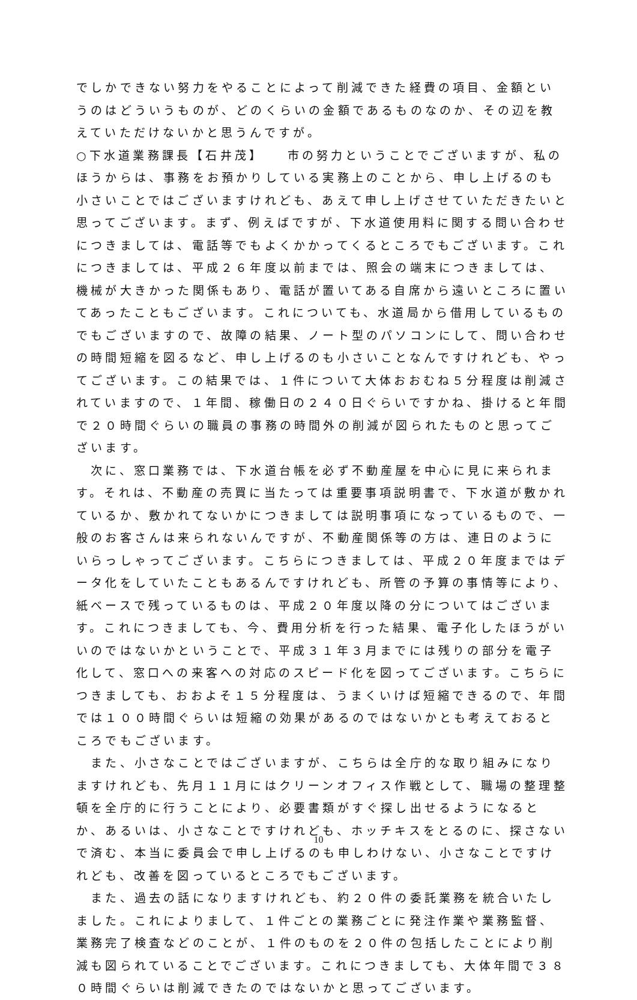でしかできない努力をやることによって削減できた経費の項目、金額というのはどういうものが、どのくらいの金額であるものなのか、その辺を教えていただけないかと思うんですが。
○下水道業務課長【石井茂】　　市の努力ということでございますが、私のほうからは、事務をお預かりしている実務上のことから、申し上げるのも小さいことではございますけれども、あえて申し上げさせていただきたいと思ってございます。まず、例えばですが、下水道使用料に関する問い合わせにつきましては、電話等でもよくかかってくるところでもございます。これにつきましては、平成２６年度以前までは、照会の端末につきましては、機械が大きかった関係もあり、電話が置いてある自席から遠いところに置いてあったこともございます。これについても、水道局から借用しているものでもございますので、故障の結果、ノート型のパソコンにして、問い合わせの時間短縮を図るなど、申し上げるのも小さいことなんですけれども、やってございます。この結果では、１件について大体おおむね５分程度は削減されていますので、１年間、稼働日の２４０日ぐらいですかね、掛けると年間で２０時間ぐらいの職員の事務の時間外の削減が図られたものと思ってございます。
　次に、窓口業務では、下水道台帳を必ず不動産屋を中心に見に来られます。それは、不動産の売買に当たっては重要事項説明書で、下水道が敷かれているか、敷かれてないかにつきましては説明事項になっているもので、一般のお客さんは来られないんですが、不動産関係等の方は、連日のようにいらっしゃってございます。こちらにつきましては、平成２０年度まではデータ化をしていたこともあるんですけれども、所管の予算の事情等により、紙ベースで残っているものは、平成２０年度以降の分についてはございます。これにつきましても、今、費用分析を行った結果、電子化したほうがいいのではないかということで、平成３１年３月までには残りの部分を電子化して、窓口への来客への対応のスピード化を図ってございます。こちらにつきましても、おおよそ１５分程度は、うまくいけば短縮できるので、年間では１００時間ぐらいは短縮の効果があるのではないかとも考えておるところでもございます。
　また、小さなことではございますが、こちらは全庁的な取り組みになりますけれども、先月１１月にはクリーンオフィス作戦として、職場の整理整頓を全庁的に行うことにより、必要書類がすぐ探し出せるようになるとか、あるいは、小さなことですけれども、ホッチキスをとるのに、探さないで済む、本当に委員会で申し上げるのも申しわけない、小さなことですけれども、改善を図っているところでもございます。
　また、過去の話になりますけれども、約２０件の委託業務を統合いたしました。これによりまして、１件ごとの業務ごとに発注作業や業務監督、業務完了検査などのことが、１件のものを２０件の包括したことにより削減も図られていることでございます。これにつきましても、大体年間で３８０時間ぐらいは削減できたのではないかと思ってございます。
10